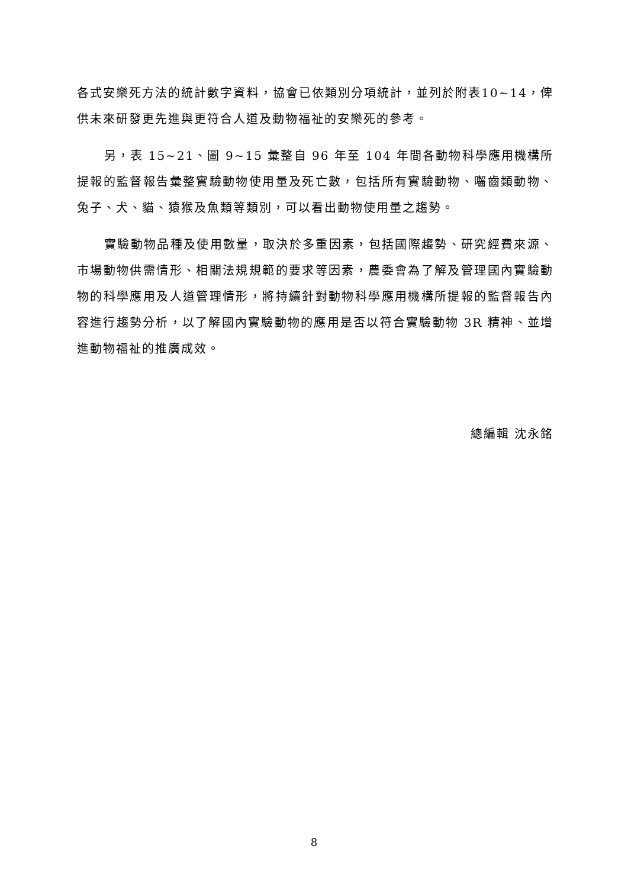各式安樂死方法的統計數字資料，協會已依類別分項統計，並列於附表10~14，俾供未來研發更先進與更符合人道及動物福祉的安樂死的參考。
另，表 15~21、圖 9~15 彙整自 96 年至 104 年間各動物科學應用機構所提報的監督報告彙整實驗動物使用量及死亡數，包括所有實驗動物、囓齒類動物、兔子、犬、貓、猿猴及魚類等類別，可以看出動物使用量之趨勢。
實驗動物品種及使用數量，取決於多重因素，包括國際趨勢、研究經費來源、市場動物供需情形、相關法規規範的要求等因素，農委會為了解及管理國內實驗動物的科學應用及人道管理情形，將持續針對動物科學應用機構所提報的監督報告內容進行趨勢分析，以了解國內實驗動物的應用是否以符合實驗動物 3R 精神、並增進動物福祉的推廣成效。
總編輯 沈永銘
8